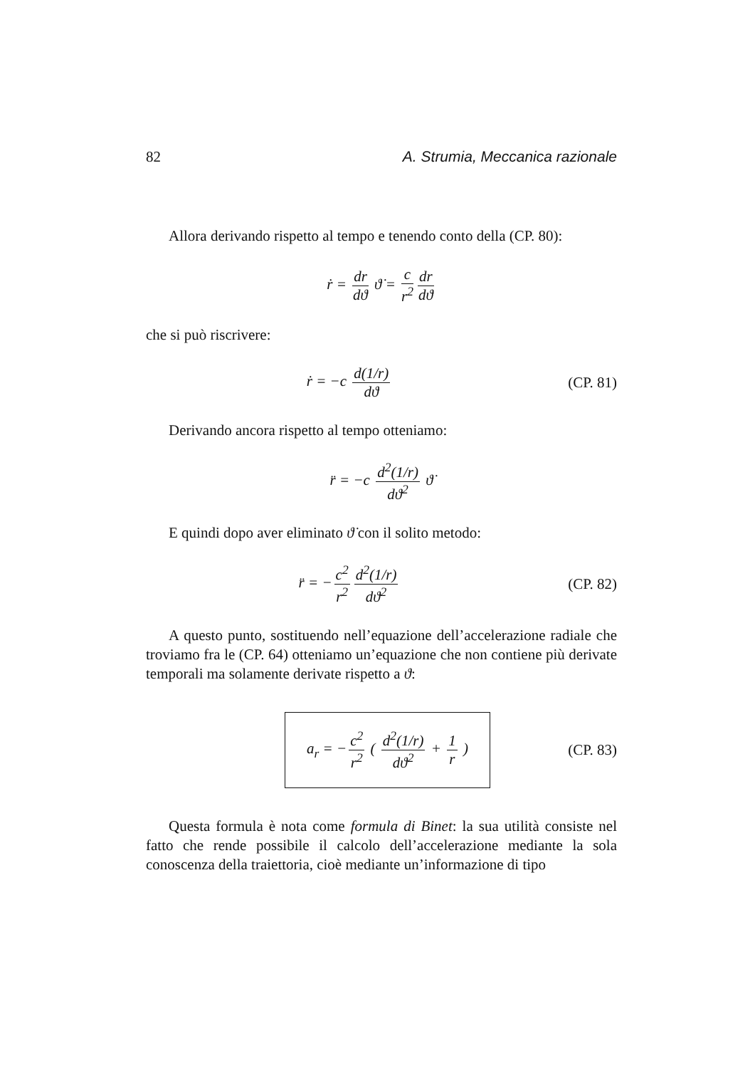82 A. Strumia, Meccanica razionale
Allora derivando rispetto al tempo e tenendo conto della (CP. 80):
ṙ = dr dϑ ϑ̇ = c r<sup>2</sup> dr dϑ
che si può riscrivere:
ṙ = −c d(1/r) dϑ
(CP. 81)
Derivando ancora rispetto al tempo otteniamo:
r̈ = −c d<sup>2</sup>(1/r) dϑ<sup>2</sup> ϑ̇
E quindi dopo aver eliminato ϑ̇ con il solito metodo:
r̈ = − c<sup>2</sup> r<sup>2</sup> d<sup>2</sup>(1/r) dϑ<sup>2</sup>
(CP. 82)
A questo punto, sostituendo nell’equazione dell’accelerazione radiale che troviamo fra le (CP. 64) otteniamo un’equazione che non contiene più derivate temporali ma solamente derivate rispetto a ϑ:
a<sub>r</sub> = − c<sup>2</sup> r<sup>2</sup> ( d<sup>2</sup>(1/r) dϑ<sup>2</sup> + 1 r )
(CP. 83)
Questa formula è nota come formula di Binet: la sua utilità consiste nel fatto che rende possibile il calcolo dell’accelerazione mediante la sola conoscenza della traiettoria, cioè mediante un’informazione di tipo